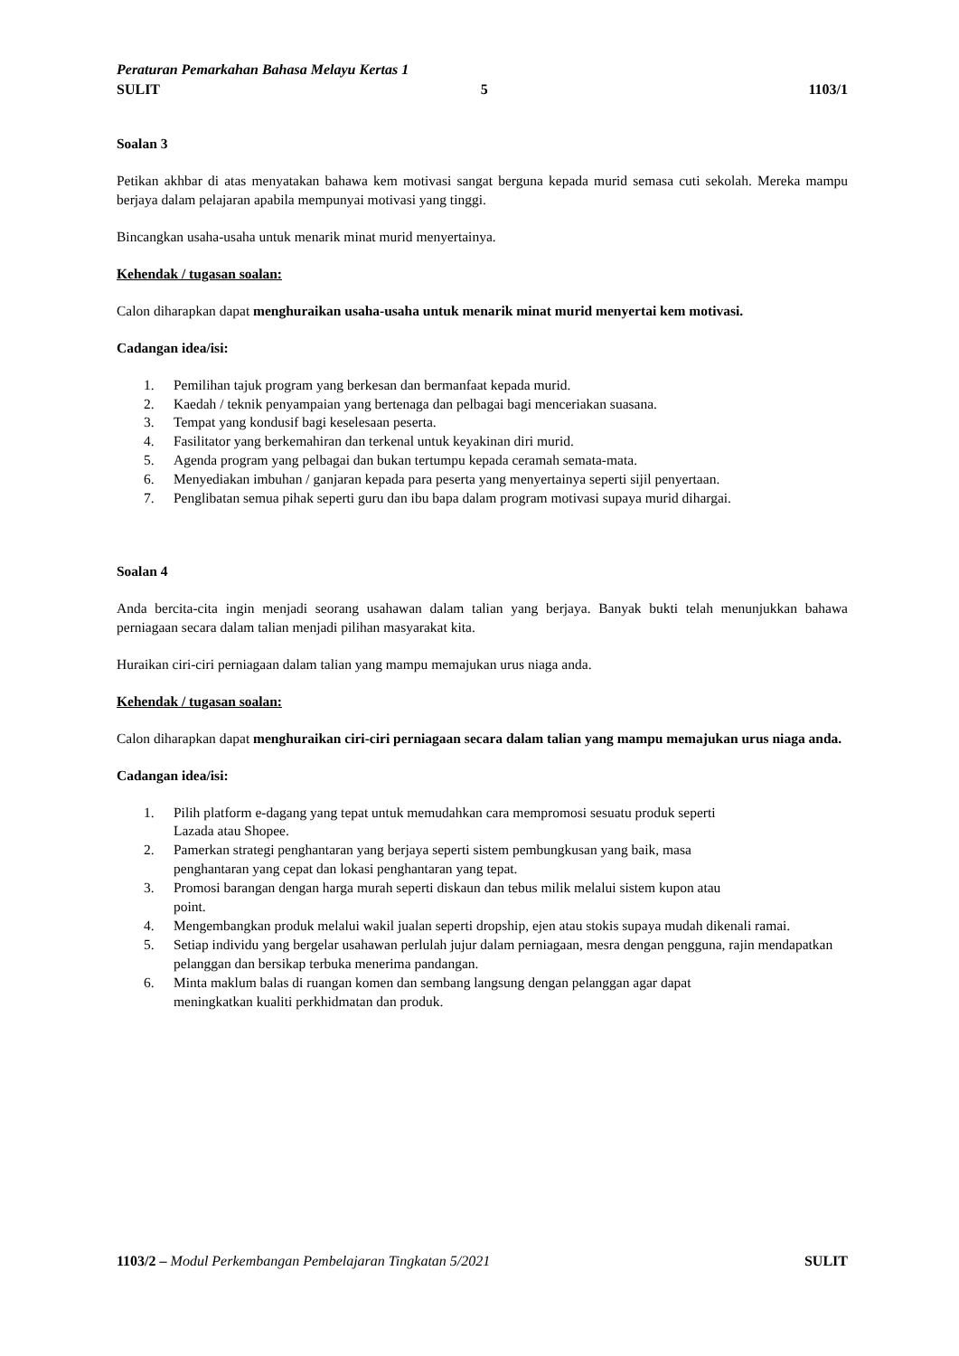Peraturan Pemarkahan Bahasa Melayu Kertas 1
SULIT 5 1103/1
Soalan 3
Petikan akhbar di atas menyatakan bahawa kem motivasi sangat berguna kepada murid semasa cuti sekolah. Mereka mampu berjaya dalam pelajaran apabila mempunyai motivasi yang tinggi.
Bincangkan usaha-usaha untuk menarik minat murid menyertainya.
Kehendak / tugasan soalan:
Calon diharapkan dapat menghuraikan usaha-usaha untuk menarik minat murid menyertai kem motivasi.
Cadangan idea/isi:
1. Pemilihan tajuk program yang berkesan dan bermanfaat kepada murid.
2. Kaedah / teknik penyampaian yang bertenaga dan pelbagai bagi menceriakan suasana.
3. Tempat yang kondusif bagi keselesaan peserta.
4. Fasilitator yang berkemahiran dan terkenal untuk keyakinan diri murid.
5. Agenda program yang pelbagai dan bukan tertumpu kepada ceramah semata-mata.
6. Menyediakan imbuhan / ganjaran kepada para peserta yang menyertainya seperti sijil penyertaan.
7. Penglibatan semua pihak seperti guru dan ibu bapa dalam program motivasi supaya murid dihargai.
Soalan 4
Anda bercita-cita ingin menjadi seorang usahawan dalam talian yang berjaya. Banyak bukti telah menunjukkan bahawa perniagaan secara dalam talian menjadi pilihan masyarakat kita.
Huraikan ciri-ciri perniagaan dalam talian yang mampu memajukan urus niaga anda.
Kehendak / tugasan soalan:
Calon diharapkan dapat menghuraikan ciri-ciri perniagaan secara dalam talian yang mampu memajukan urus niaga anda.
Cadangan idea/isi:
1. Pilih platform e-dagang yang tepat untuk memudahkan cara mempromosi sesuatu produk seperti
Lazada atau Shopee.
2. Pamerkan strategi penghantaran yang berjaya seperti sistem pembungkusan yang baik, masa
penghantaran yang cepat dan lokasi penghantaran yang tepat.
3. Promosi barangan dengan harga murah seperti diskaun dan tebus milik melalui sistem kupon atau
point.
4. Mengembangkan produk melalui wakil jualan seperti dropship, ejen atau stokis supaya mudah dikenali ramai.
5. Setiap individu yang bergelar usahawan perlulah jujur dalam perniagaan, mesra dengan pengguna, rajin mendapatkan pelanggan dan bersikap terbuka menerima pandangan.
6. Minta maklum balas di ruangan komen dan sembang langsung dengan pelanggan agar dapat
meningkatkan kualiti perkhidmatan dan produk.
1103/2 – Modul Perkembangan Pembelajaran Tingkatan 5/2021 SULIT